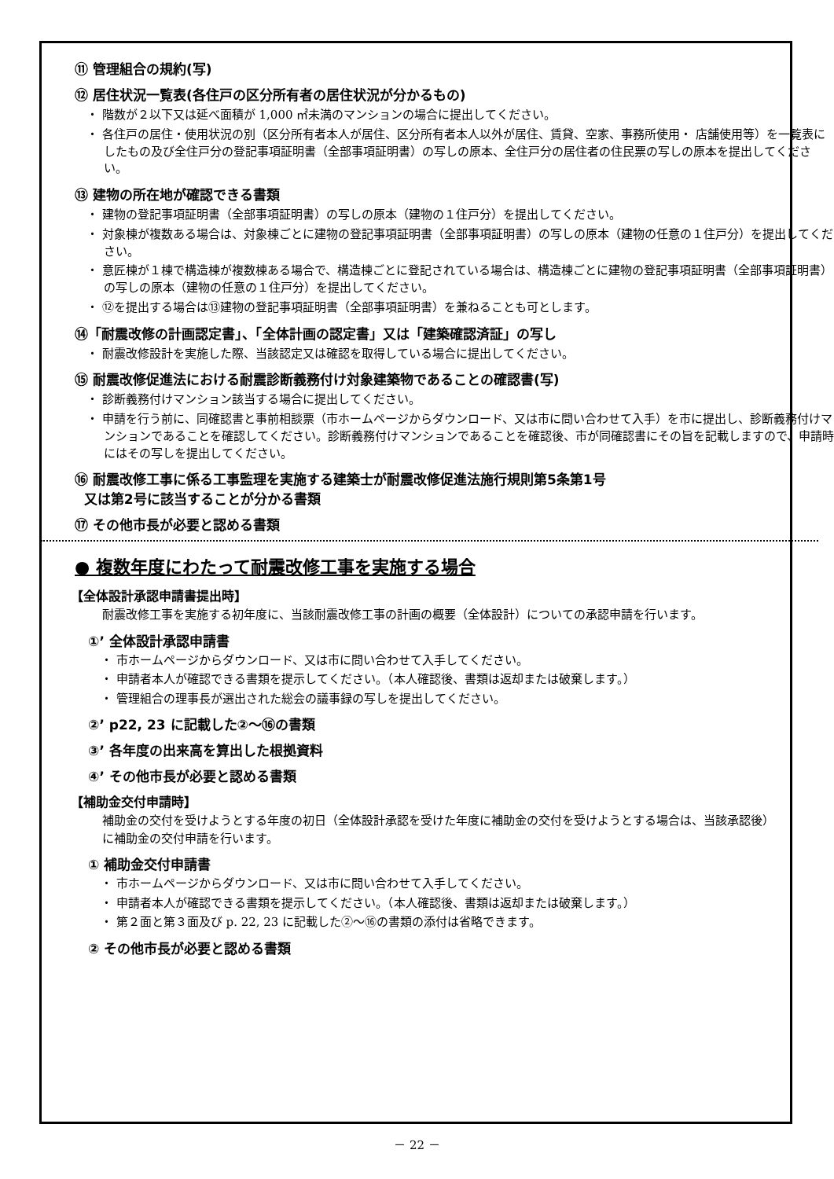⑪ 管理組合の規約(写)
⑫ 居住状況一覧表(各住戸の区分所有者の居住状況が分かるもの)
・ 階数が２以下又は延べ面積が 1,000 ㎡未満のマンションの場合に提出してください。
・ 各住戸の居住・使用状況の別（区分所有者本人が居住、区分所有者本人以外が居住、賃貸、空家、事務所使用・ 店舗使用等）を一覧表にしたもの及び全住戸分の登記事項証明書（全部事項証明書）の写しの原本、全住戸分の居住者の住民票の写しの原本を提出してください。
⑬ 建物の所在地が確認できる書類
・ 建物の登記事項証明書（全部事項証明書）の写しの原本（建物の１住戸分）を提出してください。
・ 対象棟が複数ある場合は、対象棟ごとに建物の登記事項証明書（全部事項証明書）の写しの原本（建物の任意の１住戸分）を提出してください。
・ 意匠棟が１棟で構造棟が複数棟ある場合で、構造棟ごとに登記されている場合は、構造棟ごとに建物の登記事項証明書（全部事項証明書）の写しの原本（建物の任意の１住戸分）を提出してください。
・ ⑫を提出する場合は⑬建物の登記事項証明書（全部事項証明書）を兼ねることも可とします。
⑭「耐震改修の計画認定書」、「全体計画の認定書」又は「建築確認済証」の写し
・ 耐震改修設計を実施した際、当該認定又は確認を取得している場合に提出してください。
⑮ 耐震改修促進法における耐震診断義務付け対象建築物であることの確認書(写)
・ 診断義務付けマンション該当する場合に提出してください。
・ 申請を行う前に、同確認書と事前相談票（市ホームページからダウンロード、又は市に問い合わせて入手）を市に提出し、診断義務付けマンションであることを確認してください。診断義務付けマンションであることを確認後、市が同確認書にその旨を記載しますので、申請時にはその写しを提出してください。
⑯ 耐震改修工事に係る工事監理を実施する建築士が耐震改修促進法施行規則第5条第1号
又は第2号に該当することが分かる書類
⑰ その他市長が必要と認める書類
● 複数年度にわたって耐震改修工事を実施する場合
【全体設計承認申請書提出時】
耐震改修工事を実施する初年度に、当該耐震改修工事の計画の概要（全体設計）についての承認申請を行います。
①’ 全体設計承認申請書
・ 市ホームページからダウンロード、又は市に問い合わせて入手してください。
・ 申請者本人が確認できる書類を提示してください。（本人確認後、書類は返却または破棄します。）
・ 管理組合の理事長が選出された総会の議事録の写しを提出してください。
②’ p22, 23 に記載した②～⑯の書類
③’ 各年度の出来高を算出した根拠資料
④’ その他市長が必要と認める書類
【補助金交付申請時】
補助金の交付を受けようとする年度の初日（全体設計承認を受けた年度に補助金の交付を受けようとする場合は、当該承認後）に補助金の交付申請を行います。
① 補助金交付申請書
・ 市ホームページからダウンロード、又は市に問い合わせて入手してください。
・ 申請者本人が確認できる書類を提示してください。（本人確認後、書類は返却または破棄します。）
・ 第２面と第３面及び p. 22, 23 に記載した②～⑯の書類の添付は省略できます。
② その他市長が必要と認める書類
－ 22 －